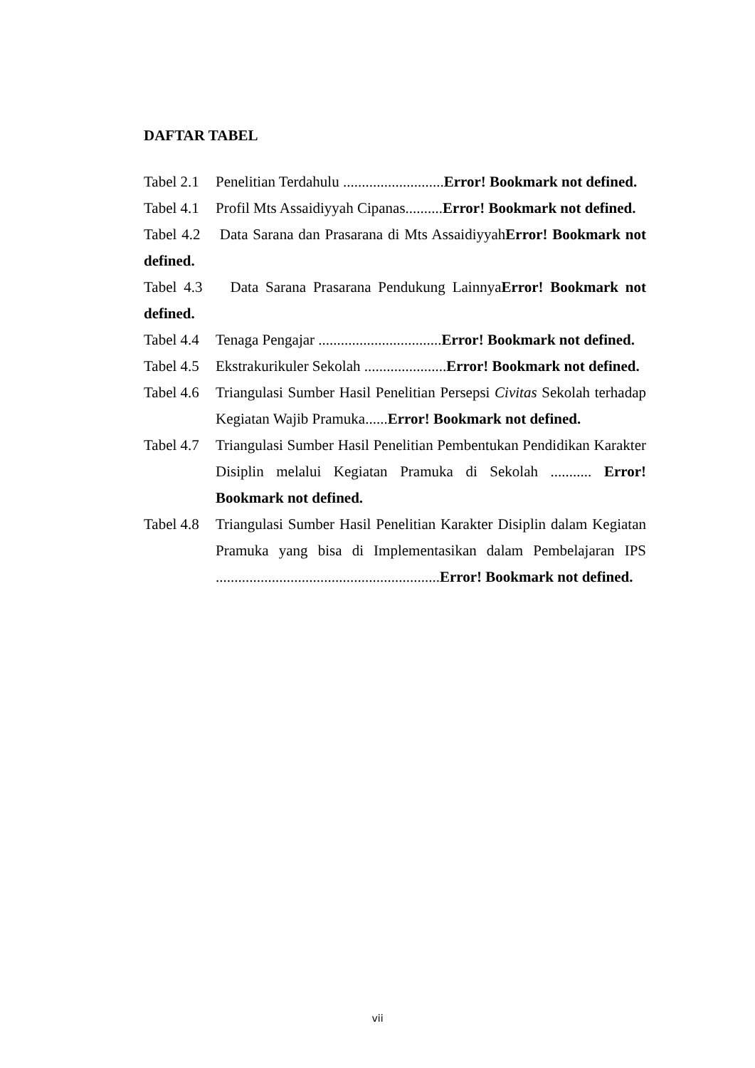DAFTAR TABEL
Tabel 2.1 Penelitian Terdahulu ...........................Error! Bookmark not defined.
Tabel 4.1 Profil Mts Assaidiyyah Cipanas..........Error! Bookmark not defined.
Tabel 4.2 Data Sarana dan Prasarana di Mts AssaidiyyahError! Bookmark not defined.
Tabel 4.3 Data Sarana Prasarana Pendukung LainnyaError! Bookmark not defined.
Tabel 4.4 Tenaga Pengajar .................................Error! Bookmark not defined.
Tabel 4.5 Ekstrakurikuler Sekolah ......................Error! Bookmark not defined.
Tabel 4.6 Triangulasi Sumber Hasil Penelitian Persepsi Civitas Sekolah terhadap Kegiatan Wajib Pramuka......Error! Bookmark not defined.
Tabel 4.7 Triangulasi Sumber Hasil Penelitian Pembentukan Pendidikan Karakter Disiplin melalui Kegiatan Pramuka di Sekolah ........... Error! Bookmark not defined.
Tabel 4.8 Triangulasi Sumber Hasil Penelitian Karakter Disiplin dalam Kegiatan Pramuka yang bisa di Implementasikan dalam Pembelajaran IPS ............................................................Error! Bookmark not defined.
vii